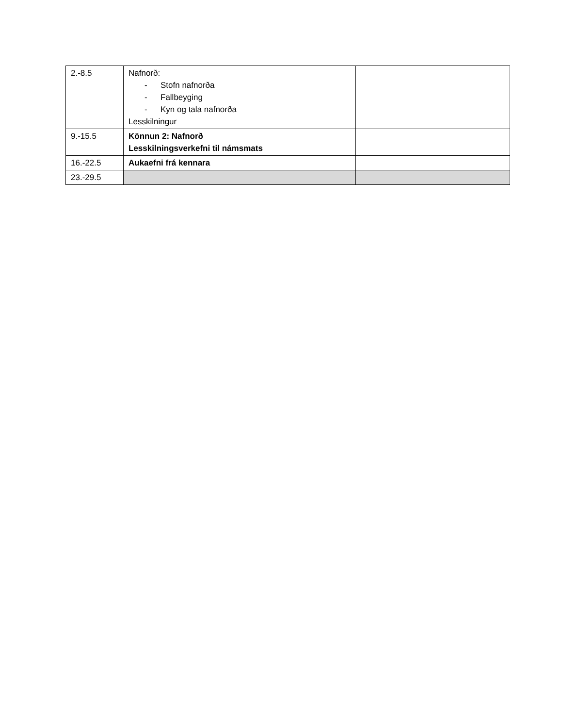| 2.-8.5 | Nafnorð: - Stofn nafnorða - Fallbeyging - Kyn og tala nafnorða Lesskilningur | |
| 9.-15.5 | Könnun 2: Nafnorð Lesskilningsverkefni til námsmats | |
| 16.-22.5 | Aukaefni frá kennara | |
| 23.-29.5 | | |